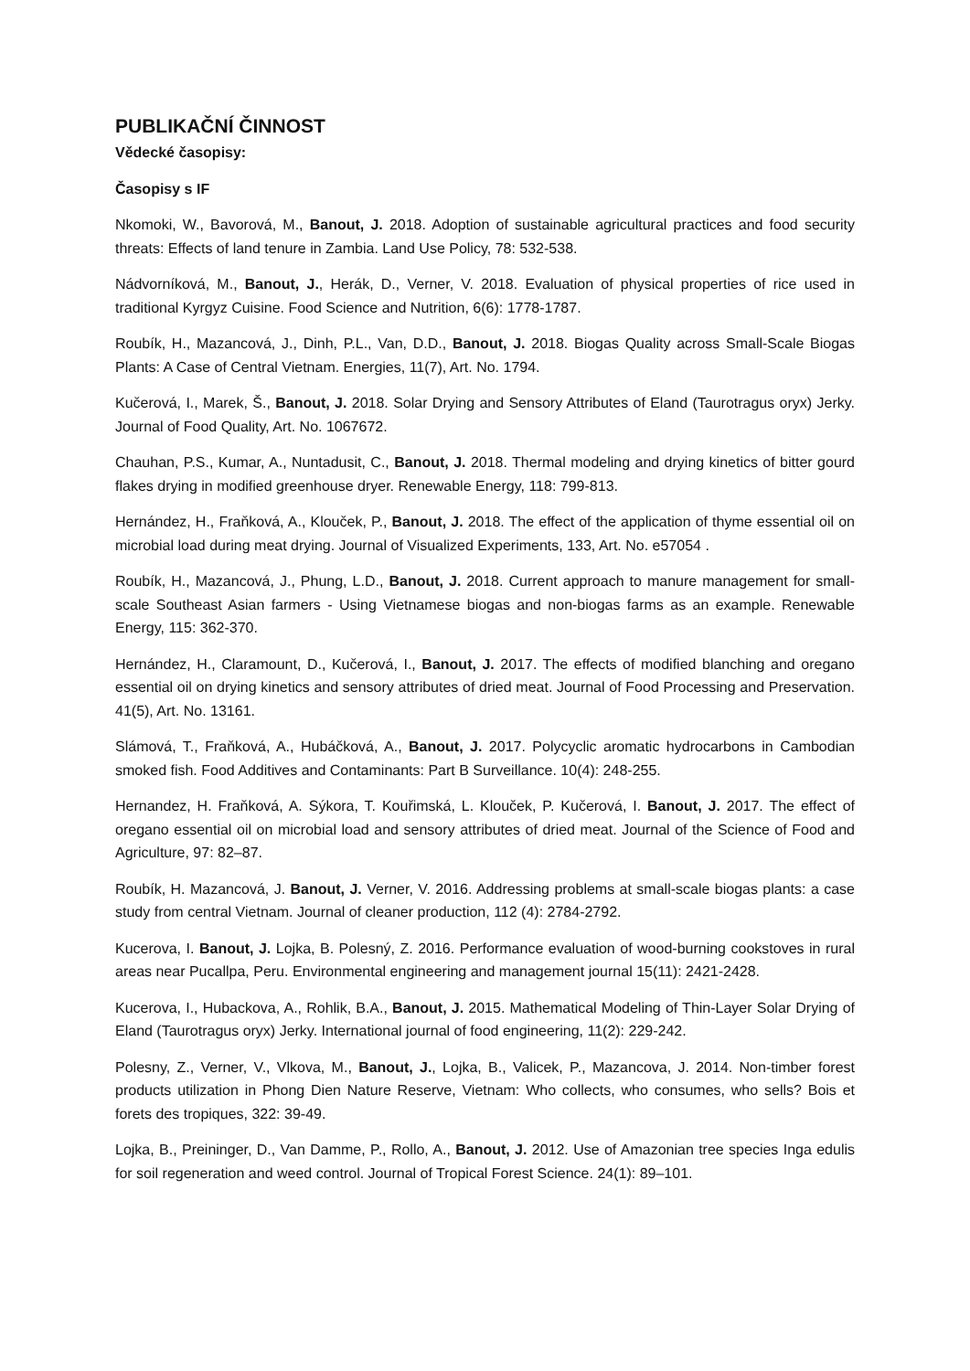PUBLIKAČNÍ ČINNOST
Vědecké časopisy:
Časopisy s IF
Nkomoki, W., Bavorová, M., Banout, J. 2018. Adoption of sustainable agricultural practices and food security threats: Effects of land tenure in Zambia. Land Use Policy, 78: 532-538.
Nádvorníková, M., Banout, J., Herák, D., Verner, V. 2018. Evaluation of physical properties of rice used in traditional Kyrgyz Cuisine. Food Science and Nutrition, 6(6): 1778-1787.
Roubík, H., Mazancová, J., Dinh, P.L., Van, D.D., Banout, J. 2018. Biogas Quality across Small-Scale Biogas Plants: A Case of Central Vietnam. Energies, 11(7), Art. No. 1794.
Kučerová, I., Marek, Š., Banout, J. 2018. Solar Drying and Sensory Attributes of Eland (Taurotragus oryx) Jerky. Journal of Food Quality, Art. No. 1067672.
Chauhan, P.S., Kumar, A., Nuntadusit, C., Banout, J. 2018. Thermal modeling and drying kinetics of bitter gourd flakes drying in modified greenhouse dryer. Renewable Energy, 118: 799-813.
Hernández, H., Fraňková, A., Klouček, P., Banout, J. 2018. The effect of the application of thyme essential oil on microbial load during meat drying. Journal of Visualized Experiments, 133, Art. No. e57054 .
Roubík, H., Mazancová, J., Phung, L.D., Banout, J. 2018. Current approach to manure management for small-scale Southeast Asian farmers - Using Vietnamese biogas and non-biogas farms as an example. Renewable Energy, 115: 362-370.
Hernández, H., Claramount, D., Kučerová, I., Banout, J. 2017. The effects of modified blanching and oregano essential oil on drying kinetics and sensory attributes of dried meat. Journal of Food Processing and Preservation. 41(5), Art. No. 13161.
Slámová, T., Fraňková, A., Hubáčková, A., Banout, J. 2017. Polycyclic aromatic hydrocarbons in Cambodian smoked fish. Food Additives and Contaminants: Part B Surveillance. 10(4): 248-255.
Hernandez, H. Fraňková, A. Sýkora, T. Kouřimská, L. Klouček, P. Kučerová, I. Banout, J. 2017. The effect of oregano essential oil on microbial load and sensory attributes of dried meat. Journal of the Science of Food and Agriculture, 97: 82–87.
Roubík, H. Mazancová, J. Banout, J. Verner, V. 2016. Addressing problems at small-scale biogas plants: a case study from central Vietnam. Journal of cleaner production, 112 (4): 2784-2792.
Kucerova, I. Banout, J. Lojka, B. Polesný, Z. 2016. Performance evaluation of wood-burning cookstoves in rural areas near Pucallpa, Peru. Environmental engineering and management journal 15(11): 2421-2428.
Kucerova, I., Hubackova, A., Rohlik, B.A., Banout, J. 2015. Mathematical Modeling of Thin-Layer Solar Drying of Eland (Taurotragus oryx) Jerky. International journal of food engineering, 11(2): 229-242.
Polesny, Z., Verner, V., Vlkova, M., Banout, J., Lojka, B., Valicek, P., Mazancova, J. 2014. Non-timber forest products utilization in Phong Dien Nature Reserve, Vietnam: Who collects, who consumes, who sells? Bois et forets des tropiques, 322: 39-49.
Lojka, B., Preininger, D., Van Damme, P., Rollo, A., Banout, J. 2012. Use of Amazonian tree species Inga edulis for soil regeneration and weed control. Journal of Tropical Forest Science. 24(1): 89–101.